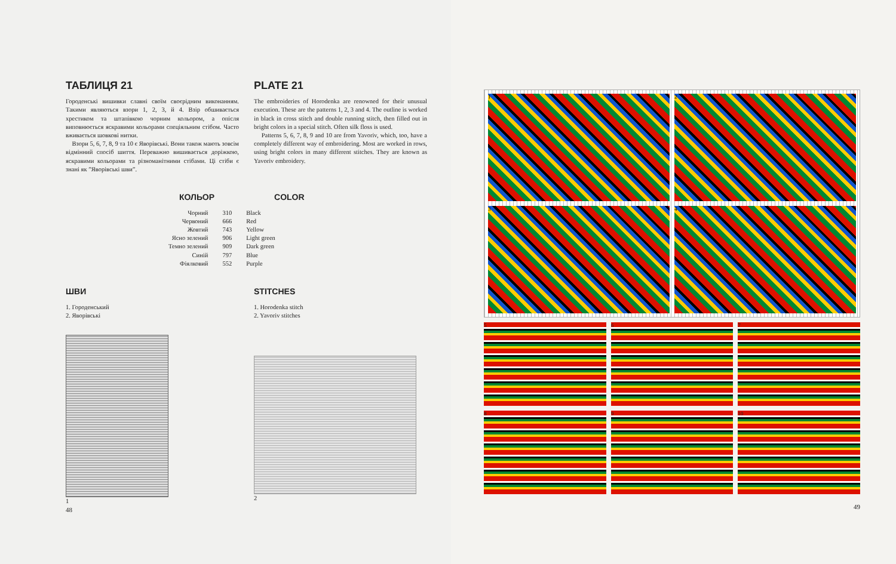ТАБЛИЦЯ 21
Городенські вишивки славні своїм своєрідним виконанням. Такими являються взори 1, 2, 3, й 4. Взір обшивається хрестиком та штапівкою чорним кольором, а опісля виповнюється яскравими кольорами спеціяльним стібом. Часто вживається шовкові нитки.
Взори 5, 6, 7, 8, 9 та 10 є Яворівські. Вони також мають зовсім відмінний спосіб шиття. Переважно вишивається доріжкою, яскравими кольорами та різноманітними стібами. Ці стіби є знані як ”Яворівські шви”.
PLATE 21
The embroideries of Horodenka are renowned for their unusual execution. These are the patterns 1, 2, 3 and 4. The outline is worked in black in cross stitch and double running stitch, then filled out in bright colors in a special stitch. Often silk floss is used.
Patterns 5, 6, 7, 8, 9 and 10 are from Yavoriv, which, too, have a completely different way of embroidering. Most are worked in rows, using bright colors in many different stitches. They are known as Yavoriv embroidery.
КОЛЬОР COLOR
| Чорний | 310 | Black |
| Червоний | 666 | Red |
| Жовтий | 743 | Yellow |
| Ясно зелений | 906 | Light green |
| Темно зелений | 909 | Dark green |
| Синій | 797 | Blue |
| Фіялковий | 552 | Purple |
ШВИ
1. Городенський
2. Яворівські
1
STITCHES
1. Horodenka stitch
2. Yavoriv stitches
2
48
1
2
3
4
5
6
7
8
9
10
49